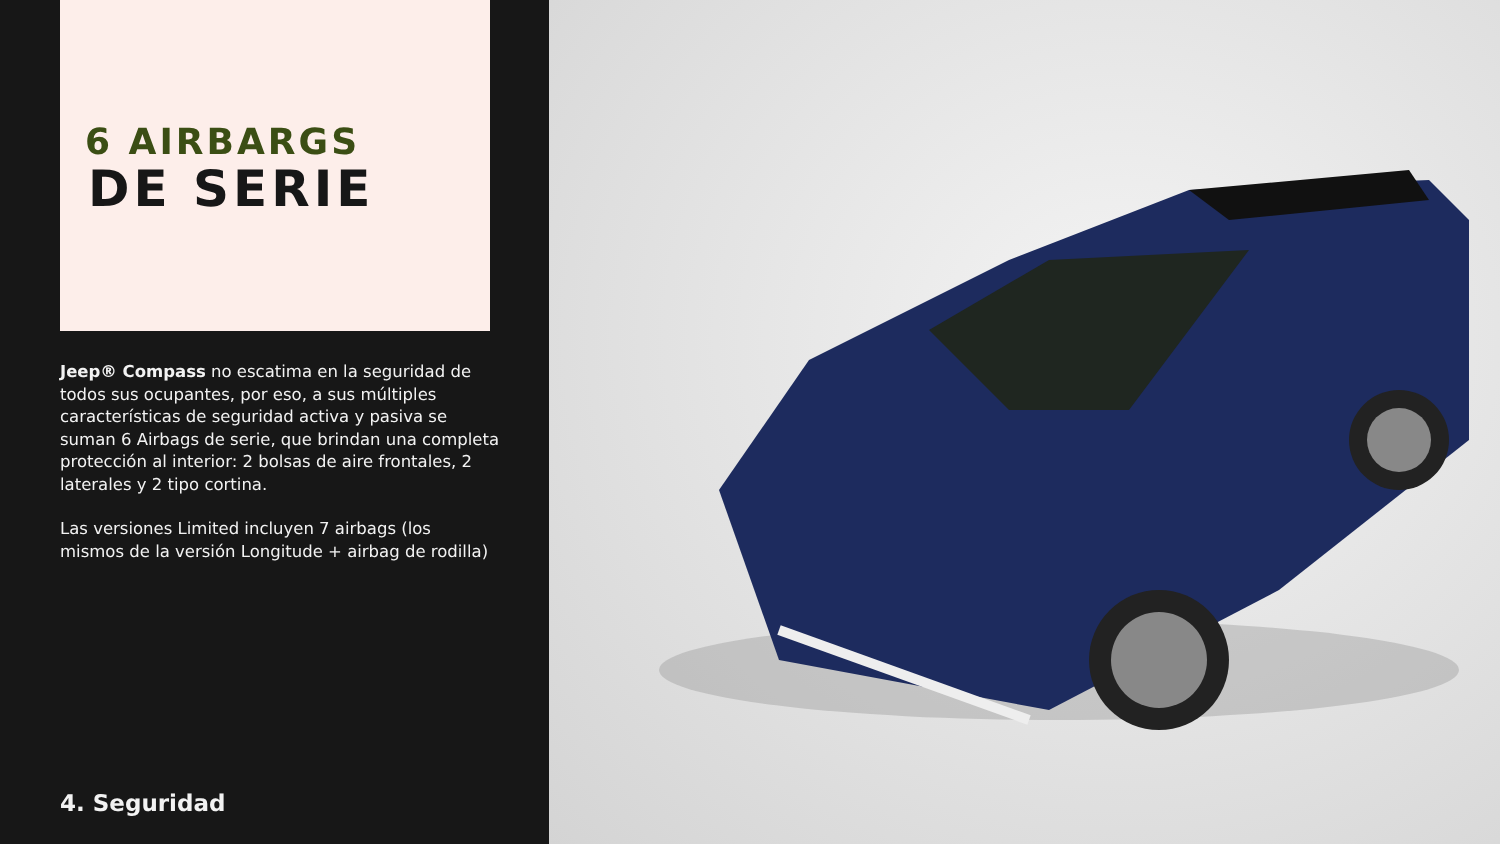6 AIRBARGS
DE SERIE
Jeep® Compass no escatima en la seguridad de todos sus ocupantes, por eso, a sus múltiples características de seguridad activa y pasiva se suman 6 Airbags de serie, que brindan una completa protección al interior: 2 bolsas de aire frontales, 2 laterales y 2 tipo cortina.
Las versiones Limited incluyen 7 airbags (los mismos de la versión Longitude + airbag de rodilla)
4. Seguridad